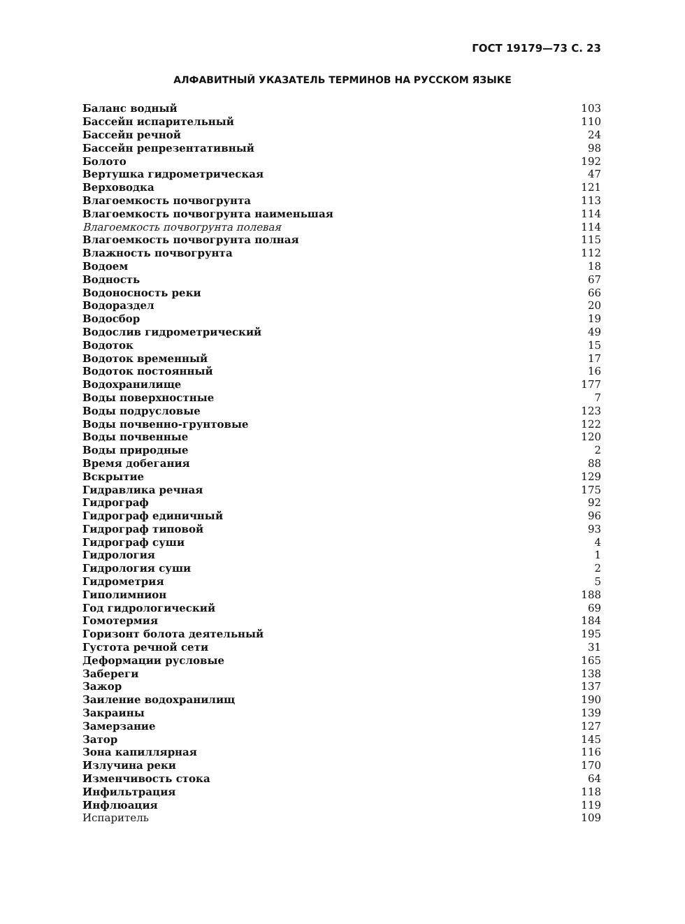ГОСТ 19179—73 С. 23
АЛФАВИТНЫЙ УКАЗАТЕЛЬ ТЕРМИНОВ НА РУССКОМ ЯЗЫКЕ
| Баланс водный | 103 |
| Бассейн испарительный | 110 |
| Бассейн речной | 24 |
| Бассейн репрезентативный | 98 |
| Болото | 192 |
| Вертушка гидрометрическая | 47 |
| Верховодка | 121 |
| Влагоемкость почвогрунта | 113 |
| Влагоемкость почвогрунта наименьшая | 114 |
| Влагоемкость почвогрунта полевая | 114 |
| Влагоемкость почвогрунта полная | 115 |
| Влажность почвогрунта | 112 |
| Водоем | 18 |
| Водность | 67 |
| Водоносность реки | 66 |
| Водораздел | 20 |
| Водосбор | 19 |
| Водослив гидрометрический | 49 |
| Водоток | 15 |
| Водоток временный | 17 |
| Водоток постоянный | 16 |
| Водохранилище | 177 |
| Воды поверхностные | 7 |
| Воды подрусловые | 123 |
| Воды почвенно-грунтовые | 122 |
| Воды почвенные | 120 |
| Воды природные | 2 |
| Время добегания | 88 |
| Вскрытие | 129 |
| Гидравлика речная | 175 |
| Гидрограф | 92 |
| Гидрограф единичный | 96 |
| Гидрограф типовой | 93 |
| Гидрограф суши | 4 |
| Гидрология | 1 |
| Гидрология суши | 2 |
| Гидрометрия | 5 |
| Гиполимнион | 188 |
| Год гидрологический | 69 |
| Гомотермия | 184 |
| Горизонт болота деятельный | 195 |
| Густота речной сети | 31 |
| Деформации русловые | 165 |
| Забереги | 138 |
| Зажор | 137 |
| Заиление водохранилищ | 190 |
| Закраины | 139 |
| Замерзание | 127 |
| Затор | 145 |
| Зона капиллярная | 116 |
| Излучина реки | 170 |
| Изменчивость стока | 64 |
| Инфильтрация | 118 |
| Инфлюация | 119 |
| Испаритель | 109 |